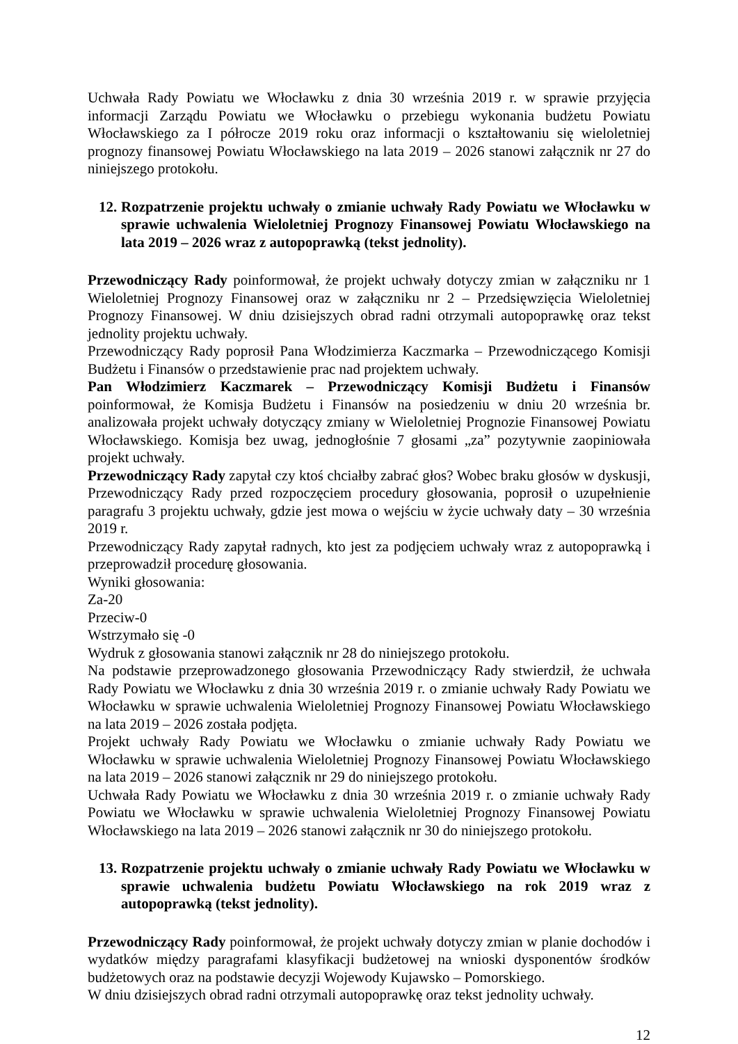Uchwała Rady Powiatu we Włocławku z dnia 30 września 2019 r. w sprawie przyjęcia informacji Zarządu Powiatu we Włocławku o przebiegu wykonania budżetu Powiatu Włocławskiego za I półrocze 2019 roku oraz informacji o kształtowaniu się wieloletniej prognozy finansowej Powiatu Włocławskiego na lata 2019 – 2026 stanowi załącznik nr 27 do niniejszego protokołu.
12. Rozpatrzenie projektu uchwały o zmianie uchwały Rady Powiatu we Włocławku w sprawie uchwalenia Wieloletniej Prognozy Finansowej Powiatu Włocławskiego na lata 2019 – 2026 wraz z autopoprawką (tekst jednolity).
Przewodniczący Rady poinformował, że projekt uchwały dotyczy zmian w załączniku nr 1 Wieloletniej Prognozy Finansowej oraz w załączniku nr 2 – Przedsięwzięcia Wieloletniej Prognozy Finansowej. W dniu dzisiejszych obrad radni otrzymali autopoprawkę oraz tekst jednolity projektu uchwały.
Przewodniczący Rady poprosił Pana Włodzimierza Kaczmarka – Przewodniczącego Komisji Budżetu i Finansów o przedstawienie prac nad projektem uchwały.
Pan Włodzimierz Kaczmarek – Przewodniczący Komisji Budżetu i Finansów poinformował, że Komisja Budżetu i Finansów na posiedzeniu w dniu 20 września br. analizowała projekt uchwały dotyczący zmiany w Wieloletniej Prognozie Finansowej Powiatu Włocławskiego. Komisja bez uwag, jednogłośnie 7 głosami „za” pozytywnie zaopiniowała projekt uchwały.
Przewodniczący Rady zapytał czy ktoś chciałby zabrać głos? Wobec braku głosów w dyskusji, Przewodniczący Rady przed rozpoczęciem procedury głosowania, poprosił o uzupełnienie paragrafu 3 projektu uchwały, gdzie jest mowa o wejściu w życie uchwały daty – 30 września 2019 r.
Przewodniczący Rady zapytał radnych, kto jest za podjęciem uchwały wraz z autopoprawką i przeprowadził procedurę głosowania.
Wyniki głosowania:
Za-20
Przeciw-0
Wstrzymało się -0
Wydruk z głosowania stanowi załącznik nr 28 do niniejszego protokołu.
Na podstawie przeprowadzonego głosowania Przewodniczący Rady stwierdził, że uchwała Rady Powiatu we Włocławku z dnia 30 września 2019 r. o zmianie uchwały Rady Powiatu we Włocławku w sprawie uchwalenia Wieloletniej Prognozy Finansowej Powiatu Włocławskiego na lata 2019 – 2026 została podjęta.
Projekt uchwały Rady Powiatu we Włocławku o zmianie uchwały Rady Powiatu we Włocławku w sprawie uchwalenia Wieloletniej Prognozy Finansowej Powiatu Włocławskiego na lata 2019 – 2026 stanowi załącznik nr 29 do niniejszego protokołu.
Uchwała Rady Powiatu we Włocławku z dnia 30 września 2019 r. o zmianie uchwały Rady Powiatu we Włocławku w sprawie uchwalenia Wieloletniej Prognozy Finansowej Powiatu Włocławskiego na lata 2019 – 2026 stanowi załącznik nr 30 do niniejszego protokołu.
13. Rozpatrzenie projektu uchwały o zmianie uchwały Rady Powiatu we Włocławku w sprawie uchwalenia budżetu Powiatu Włocławskiego na rok 2019 wraz z autopoprawką (tekst jednolity).
Przewodniczący Rady poinformował, że projekt uchwały dotyczy zmian w planie dochodów i wydatków między paragrafami klasyfikacji budżetowej na wnioski dysponentów środków budżetowych oraz na podstawie decyzji Wojewody Kujawsko – Pomorskiego.
W dniu dzisiejszych obrad radni otrzymali autopoprawkę oraz tekst jednolity uchwały.
12